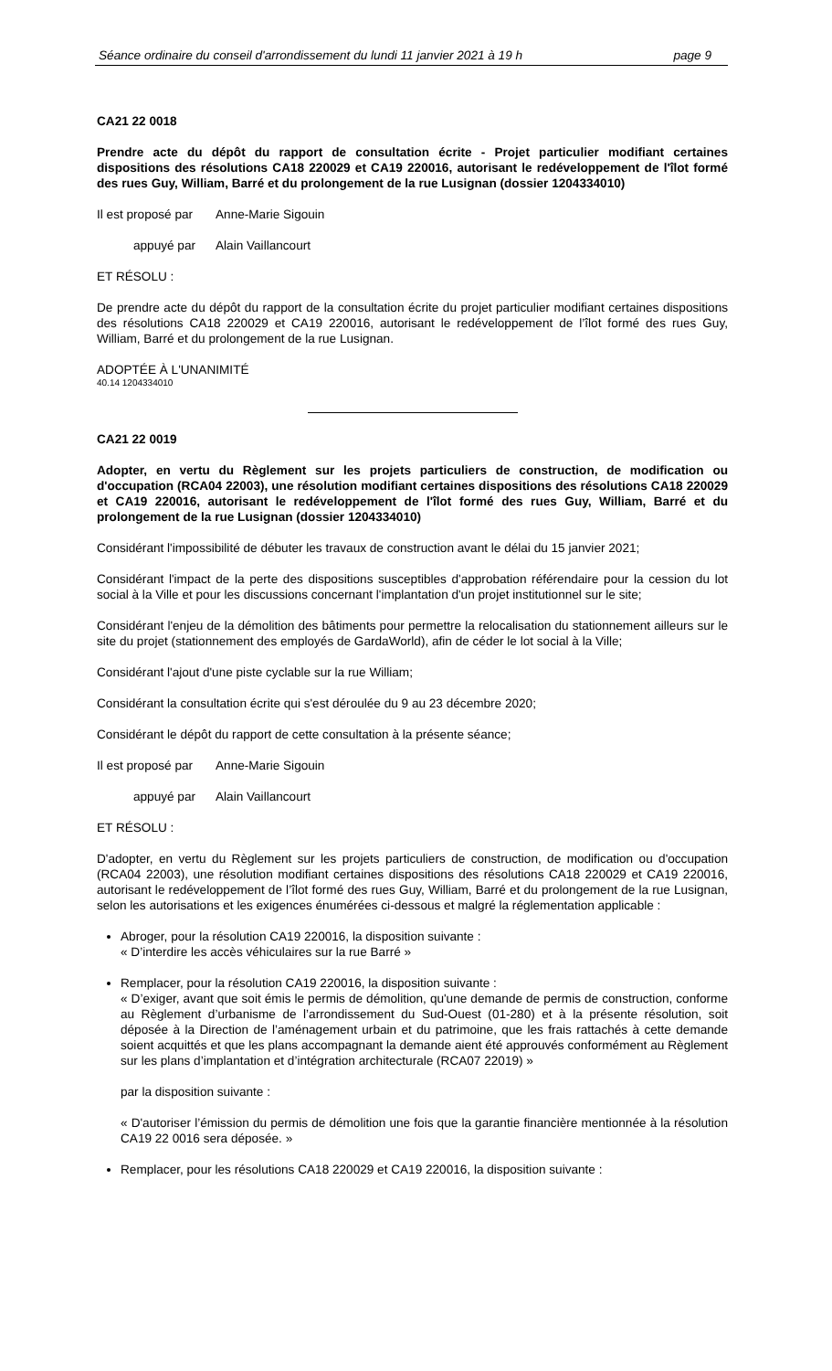Séance ordinaire du conseil d'arrondissement du lundi 11 janvier 2021 à 19 h page 9
CA21 22 0018
Prendre acte du dépôt du rapport de consultation écrite - Projet particulier modifiant certaines dispositions des résolutions CA18 220029 et CA19 220016, autorisant le redéveloppement de l'îlot formé des rues Guy, William, Barré et du prolongement de la rue Lusignan (dossier 1204334010)
Il est proposé par Anne-Marie Sigouin
appuyé par Alain Vaillancourt
ET RÉSOLU :
De prendre acte du dépôt du rapport de la consultation écrite du projet particulier modifiant certaines dispositions des résolutions CA18 220029 et CA19 220016, autorisant le redéveloppement de l’îlot formé des rues Guy, William, Barré et du prolongement de la rue Lusignan.
ADOPTÉE À L'UNANIMITÉ
40.14 1204334010
CA21 22 0019
Adopter, en vertu du Règlement sur les projets particuliers de construction, de modification ou d'occupation (RCA04 22003), une résolution modifiant certaines dispositions des résolutions CA18 220029 et CA19 220016, autorisant le redéveloppement de l'îlot formé des rues Guy, William, Barré et du prolongement de la rue Lusignan (dossier 1204334010)
Considérant l'impossibilité de débuter les travaux de construction avant le délai du 15 janvier 2021;
Considérant l'impact de la perte des dispositions susceptibles d'approbation référendaire pour la cession du lot social à la Ville et pour les discussions concernant l'implantation d'un projet institutionnel sur le site;
Considérant l'enjeu de la démolition des bâtiments pour permettre la relocalisation du stationnement ailleurs sur le site du projet (stationnement des employés de GardaWorld), afin de céder le lot social à la Ville;
Considérant l'ajout d'une piste cyclable sur la rue William;
Considérant la consultation écrite qui s'est déroulée du 9 au 23 décembre 2020;
Considérant le dépôt du rapport de cette consultation à la présente séance;
Il est proposé par Anne-Marie Sigouin
appuyé par Alain Vaillancourt
ET RÉSOLU :
D'adopter, en vertu du Règlement sur les projets particuliers de construction, de modification ou d'occupation (RCA04 22003), une résolution modifiant certaines dispositions des résolutions CA18 220029 et CA19 220016, autorisant le redéveloppement de l’îlot formé des rues Guy, William, Barré et du prolongement de la rue Lusignan, selon les autorisations et les exigences énumérées ci-dessous et malgré la réglementation applicable :
Abroger, pour la résolution CA19 220016, la disposition suivante :
« D’interdire les accès véhiculaires sur la rue Barré »
Remplacer, pour la résolution CA19 220016, la disposition suivante :
« D’exiger, avant que soit émis le permis de démolition, qu'une demande de permis de construction, conforme au Règlement d’urbanisme de l’arrondissement du Sud-Ouest (01-280) et à la présente résolution, soit déposée à la Direction de l’aménagement urbain et du patrimoine, que les frais rattachés à cette demande soient acquittés et que les plans accompagnant la demande aient été approuvés conformément au Règlement sur les plans d’implantation et d’intégration architecturale (RCA07 22019) »
par la disposition suivante :
« D'autoriser l’émission du permis de démolition une fois que la garantie financière mentionnée à la résolution CA19 22 0016 sera déposée. »
Remplacer, pour les résolutions CA18 220029 et CA19 220016, la disposition suivante :